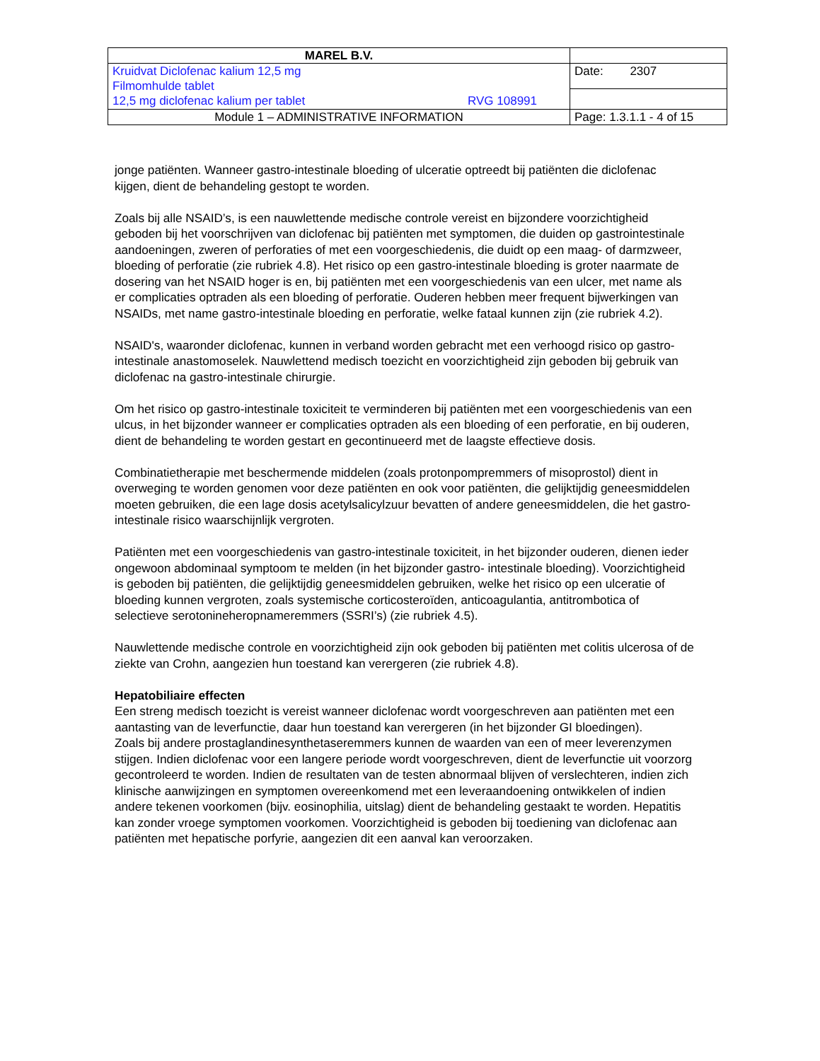| MAREL B.V. | |
| Kruidvat Diclofenac kalium 12,5 mg Filmomhulde tablet 12,5 mg diclofenac kalium per tablet RVG 108991 | Date: 2307 |
| Module 1 – ADMINISTRATIVE INFORMATION | Page: 1.3.1.1 - 4 of 15 |
jonge patiënten. Wanneer gastro-intestinale bloeding of ulceratie optreedt bij patiënten die diclofenac kijgen, dient de behandeling gestopt te worden.
Zoals bij alle NSAID’s, is een nauwlettende medische controle vereist en bijzondere voorzichtigheid geboden bij het voorschrijven van diclofenac bij patiënten met symptomen, die duiden op gastrointestinale aandoeningen, zweren of perforaties of met een voorgeschiedenis, die duidt op een maag- of darmzweer, bloeding of perforatie (zie rubriek 4.8). Het risico op een gastro-intestinale bloeding is groter naarmate de dosering van het NSAID hoger is en, bij patiënten met een voorgeschiedenis van een ulcer, met name als er complicaties optraden als een bloeding of perforatie. Ouderen hebben meer frequent bijwerkingen van NSAIDs, met name gastro-intestinale bloeding en perforatie, welke fataal kunnen zijn (zie rubriek 4.2).
NSAID's, waaronder diclofenac, kunnen in verband worden gebracht met een verhoogd risico op gastro-intestinale anastomoselek. Nauwlettend medisch toezicht en voorzichtigheid zijn geboden bij gebruik van diclofenac na gastro-intestinale chirurgie.
Om het risico op gastro-intestinale toxiciteit te verminderen bij patiënten met een voorgeschiedenis van een ulcus, in het bijzonder wanneer er complicaties optraden als een bloeding of een perforatie, en bij ouderen, dient de behandeling te worden gestart en gecontinueerd met de laagste effectieve dosis.
Combinatietherapie met beschermende middelen (zoals protonpompremmers of misoprostol) dient in overweging te worden genomen voor deze patiënten en ook voor patiënten, die gelijktijdig geneesmiddelen moeten gebruiken, die een lage dosis acetylsalicylzuur bevatten of andere geneesmiddelen, die het gastro-intestinale risico waarschijnlijk vergroten.
Patiënten met een voorgeschiedenis van gastro-intestinale toxiciteit, in het bijzonder ouderen, dienen ieder ongewoon abdominaal symptoom te melden (in het bijzonder gastro- intestinale bloeding). Voorzichtigheid is geboden bij patiënten, die gelijktijdig geneesmiddelen gebruiken, welke het risico op een ulceratie of bloeding kunnen vergroten, zoals systemische corticosteroïden, anticoagulantia, antitrombotica of selectieve serotonineheropnameremmers (SSRI’s) (zie rubriek 4.5).
Nauwlettende medische controle en voorzichtigheid zijn ook geboden bij patiënten met colitis ulcerosa of de ziekte van Crohn, aangezien hun toestand kan verergeren (zie rubriek 4.8).
Hepatobiliaire effecten
Een streng medisch toezicht is vereist wanneer diclofenac wordt voorgeschreven aan patiënten met een aantasting van de leverfunctie, daar hun toestand kan verergeren (in het bijzonder GI bloedingen).
Zoals bij andere prostaglandinesynthetaseremmers kunnen de waarden van een of meer leverenzymen stijgen. Indien diclofenac voor een langere periode wordt voorgeschreven, dient de leverfunctie uit voorzorg gecontroleerd te worden. Indien de resultaten van de testen abnormaal blijven of verslechteren, indien zich klinische aanwijzingen en symptomen overeenkomend met een leveraandoening ontwikkelen of indien andere tekenen voorkomen (bijv. eosinophilia, uitslag) dient de behandeling gestaakt te worden. Hepatitis kan zonder vroege symptomen voorkomen. Voorzichtigheid is geboden bij toediening van diclofenac aan patiënten met hepatische porfyrie, aangezien dit een aanval kan veroorzaken.